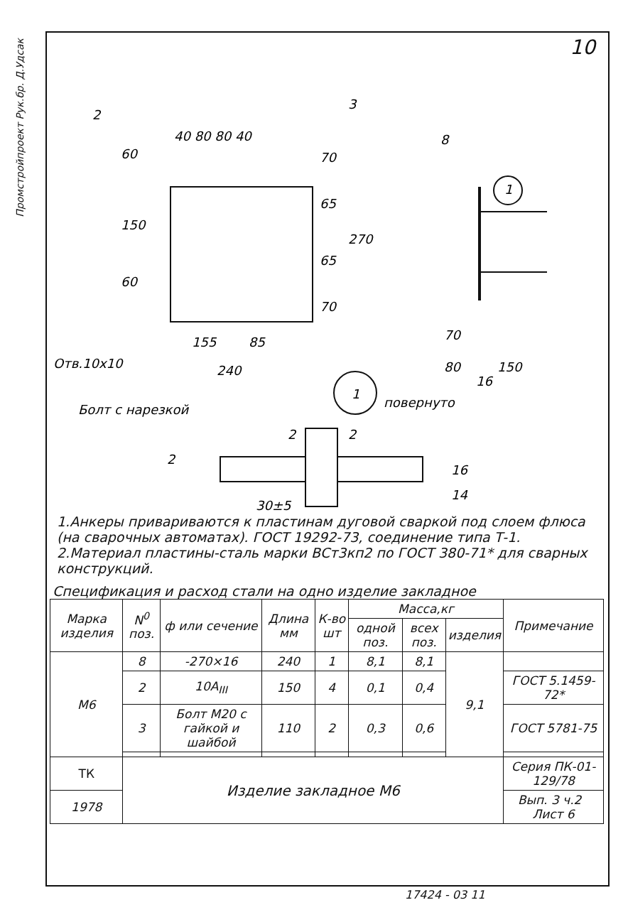Промстройпроект Рук.бр. Д.Удсак
10
2
3
8
40 80 80 40
155
85
240
Отв.10х10
60
150
60
70
65
65
70
270
70
80
150
16
1
1
повернуто
Болт с нарезкой
2
2
2
16
14
30±5
1.Анкеры привариваются к пластинам дуговой сваркой под слоем флюса (на сварочных автоматах). ГОСТ 19292-73, соединение типа Т-1.
2.Материал пластины-сталь марки ВСт3кп2 по ГОСТ 380-71* для сварных конструкций.
Спецификация и расход стали на одно изделие закладное
| Марка изделия | N<sup>0</sup> поз. | ф или сечение | Длина мм | К-во шт | Масса,кг | | | Примечание |
| --- | --- | --- | --- | --- | --- | --- | --- | --- |
| | | | | | одной поз. | всех поз. | изделия | |
| М6 | 8 | -270×16 | 240 | 1 | 8,1 | 8,1 | 9,1 | |
| | 2 | 10А<sub>III</sub> | 150 | 4 | 0,1 | 0,4 | | ГОСТ 5.1459-72* |
| | 3 | Болт М20 с гайкой и шайбой | 110 | 2 | 0,3 | 0,6 | | ГОСТ 5781-75 |
| ТК | Изделие закладное М6 | | | | | | | Серия ПК-01-129/78 |
| 1978 | | | | | | | | Вып. 3 ч.2 Лист 6 |
17424 - 03 11